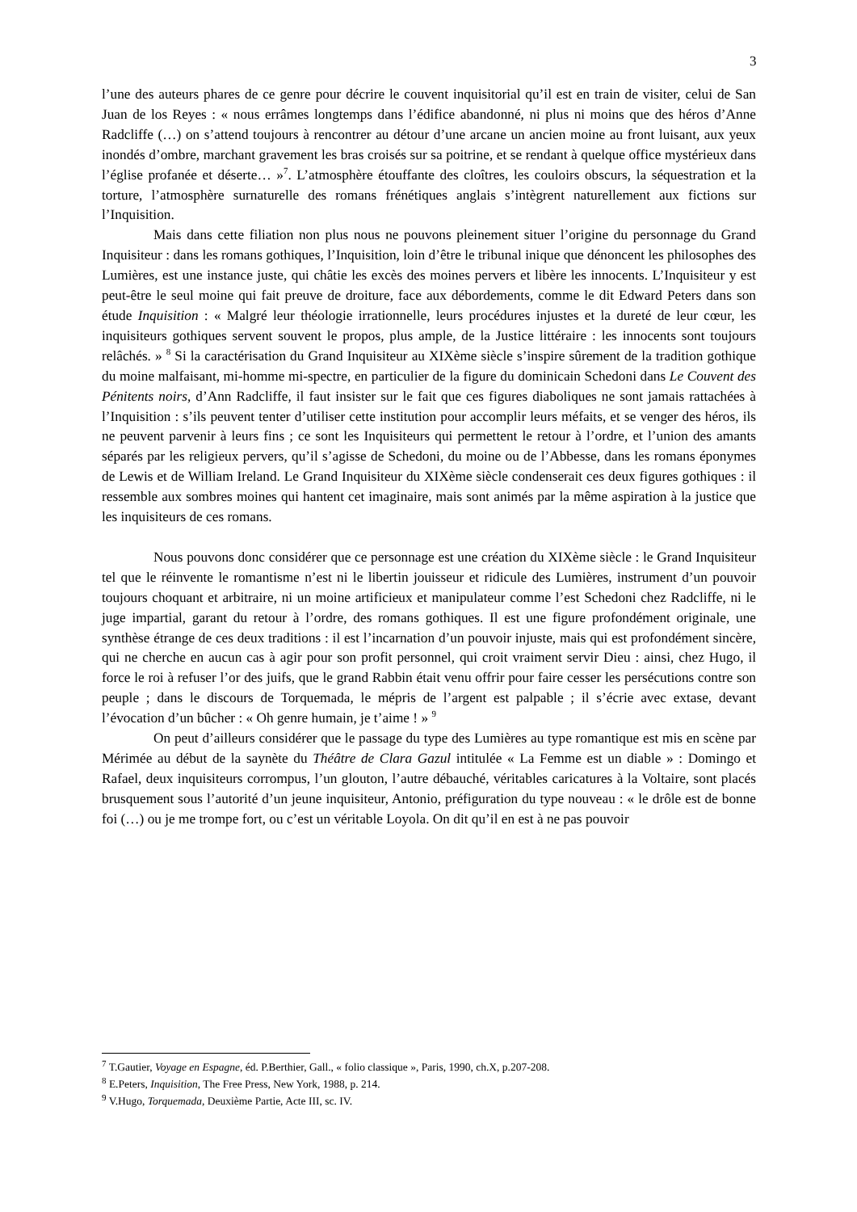3
l’une des auteurs phares de ce genre pour décrire le couvent inquisitorial qu’il est en train de visiter, celui de San Juan de los Reyes : « nous errâmes longtemps dans l’édifice abandonné, ni plus ni moins que des héros d’Anne Radcliffe (…) on s’attend toujours à rencontrer au détour d’une arcane un ancien moine au front luisant, aux yeux inondés d’ombre, marchant gravement les bras croisés sur sa poitrine, et se rendant à quelque office mystérieux dans l’église profanée et déserte… »<sup>7</sup>. L’atmosphère étouffante des cloîtres, les couloirs obscurs, la séquestration et la torture, l’atmosphère surnaturelle des romans frénétiques anglais s’intègrent naturellement aux fictions sur l’Inquisition.
Mais dans cette filiation non plus nous ne pouvons pleinement situer l’origine du personnage du Grand Inquisiteur : dans les romans gothiques, l’Inquisition, loin d’être le tribunal inique que dénoncent les philosophes des Lumières, est une instance juste, qui châtie les excès des moines pervers et libère les innocents. L’Inquisiteur y est peut-être le seul moine qui fait preuve de droiture, face aux débordements, comme le dit Edward Peters dans son étude Inquisition : « Malgré leur théologie irrationnelle, leurs procédures injustes et la dureté de leur cœur, les inquisiteurs gothiques servent souvent le propos, plus ample, de la Justice littéraire : les innocents sont toujours relâchés. » <sup>8</sup> Si la caractérisation du Grand Inquisiteur au XIXème siècle s’inspire sûrement de la tradition gothique du moine malfaisant, mi-homme mi-spectre, en particulier de la figure du dominicain Schedoni dans Le Couvent des Pénitents noirs, d’Ann Radcliffe, il faut insister sur le fait que ces figures diaboliques ne sont jamais rattachées à l’Inquisition : s’ils peuvent tenter d’utiliser cette institution pour accomplir leurs méfaits, et se venger des héros, ils ne peuvent parvenir à leurs fins ; ce sont les Inquisiteurs qui permettent le retour à l’ordre, et l’union des amants séparés par les religieux pervers, qu’il s’agisse de Schedoni, du moine ou de l’Abbesse, dans les romans éponymes de Lewis et de William Ireland. Le Grand Inquisiteur du XIXème siècle condenserait ces deux figures gothiques : il ressemble aux sombres moines qui hantent cet imaginaire, mais sont animés par la même aspiration à la justice que les inquisiteurs de ces romans.
Nous pouvons donc considérer que ce personnage est une création du XIXème siècle : le Grand Inquisiteur tel que le réinvente le romantisme n’est ni le libertin jouisseur et ridicule des Lumières, instrument d’un pouvoir toujours choquant et arbitraire, ni un moine artificieux et manipulateur comme l’est Schedoni chez Radcliffe, ni le juge impartial, garant du retour à l’ordre, des romans gothiques. Il est une figure profondément originale, une synthèse étrange de ces deux traditions : il est l’incarnation d’un pouvoir injuste, mais qui est profondément sincère, qui ne cherche en aucun cas à agir pour son profit personnel, qui croit vraiment servir Dieu : ainsi, chez Hugo, il force le roi à refuser l’or des juifs, que le grand Rabbin était venu offrir pour faire cesser les persécutions contre son peuple ; dans le discours de Torquemada, le mépris de l’argent est palpable ; il s’écrie avec extase, devant l’évocation d’un bûcher : « Oh genre humain, je t’aime ! » <sup>9</sup>
On peut d’ailleurs considérer que le passage du type des Lumières au type romantique est mis en scène par Mérimée au début de la saynète du Théâtre de Clara Gazul intitulée « La Femme est un diable » : Domingo et Rafael, deux inquisiteurs corrompus, l’un glouton, l’autre débauché, véritables caricatures à la Voltaire, sont placés brusquement sous l’autorité d’un jeune inquisiteur, Antonio, préfiguration du type nouveau : « le drôle est de bonne foi (…) ou je me trompe fort, ou c’est un véritable Loyola. On dit qu’il en est à ne pas pouvoir
<sup>7</sup> T.Gautier, Voyage en Espagne, éd. P.Berthier, Gall., « folio classique », Paris, 1990, ch.X, p.207-208.
<sup>8</sup> E.Peters, Inquisition, The Free Press, New York, 1988, p. 214.
<sup>9</sup> V.Hugo, Torquemada, Deuxième Partie, Acte III, sc. IV.